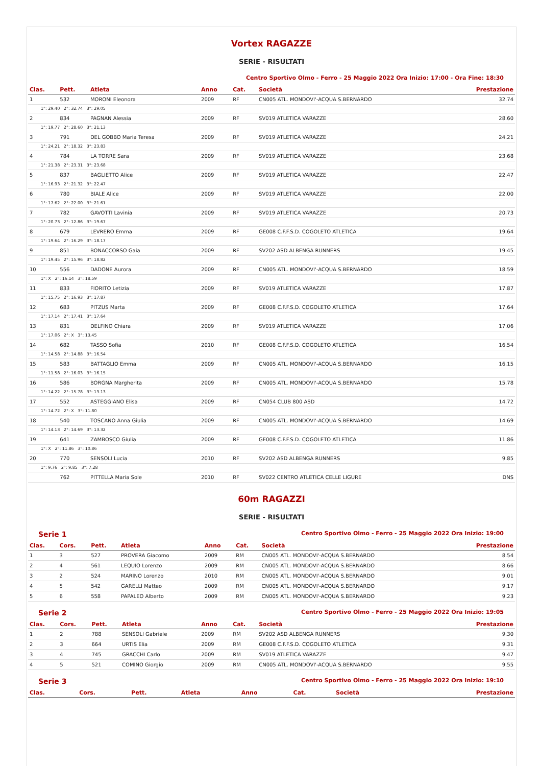Vortex RAGAZZE
SERIE - RISULTATI
Centro Sportivo Olmo - Ferro - 25 Maggio 2022 Ora Inizio: 17:00 - Ora Fine: 18:30
| Clas. | Pett. | Atleta | Anno | Cat. | Società | Prestazione |
| --- | --- | --- | --- | --- | --- | --- |
| 1 | 532 | MORONI Eleonora | 2009 | RF | CN005 ATL. MONDOVI'-ACQUA S.BERNARDO | 32.74 |
| 1°: 29.40 2°: 32.74 3°: 29.05 | | | | | | |
| 2 | 834 | PAGNAN Alessia | 2009 | RF | SV019 ATLETICA VARAZZE | 28.60 |
| 1°: 19.77 2°: 28.60 3°: 21.13 | | | | | | |
| 3 | 791 | DEL GOBBO Maria Teresa | 2009 | RF | SV019 ATLETICA VARAZZE | 24.21 |
| 1°: 24.21 2°: 18.32 3°: 23.83 | | | | | | |
| 4 | 784 | LA TORRE Sara | 2009 | RF | SV019 ATLETICA VARAZZE | 23.68 |
| 1°: 21.38 2°: 23.31 3°: 23.68 | | | | | | |
| 5 | 837 | BAGLIETTO Alice | 2009 | RF | SV019 ATLETICA VARAZZE | 22.47 |
| 1°: 16.93 2°: 21.32 3°: 22.47 | | | | | | |
| 6 | 780 | BIALE Alice | 2009 | RF | SV019 ATLETICA VARAZZE | 22.00 |
| 1°: 17.62 2°: 22.00 3°: 21.61 | | | | | | |
| 7 | 782 | GAVOTTI Lavinia | 2009 | RF | SV019 ATLETICA VARAZZE | 20.73 |
| 1°: 20.73 2°: 12.86 3°: 19.67 | | | | | | |
| 8 | 679 | LEVRERO Emma | 2009 | RF | GE008 C.F.F.S.D. COGOLETO ATLETICA | 19.64 |
| 1°: 19.64 2°: 16.29 3°: 18.17 | | | | | | |
| 9 | 851 | BONACCORSO Gaia | 2009 | RF | SV202 ASD ALBENGA RUNNERS | 19.45 |
| 1°: 19.45 2°: 15.96 3°: 18.82 | | | | | | |
| 10 | 556 | DADONE Aurora | 2009 | RF | CN005 ATL. MONDOVI'-ACQUA S.BERNARDO | 18.59 |
| 1°: X 2°: 16.14 3°: 18.59 | | | | | | |
| 11 | 833 | FIORITO Letizia | 2009 | RF | SV019 ATLETICA VARAZZE | 17.87 |
| 1°: 15.75 2°: 16.93 3°: 17.87 | | | | | | |
| 12 | 683 | PITZUS Marta | 2009 | RF | GE008 C.F.F.S.D. COGOLETO ATLETICA | 17.64 |
| 1°: 17.14 2°: 17.41 3°: 17.64 | | | | | | |
| 13 | 831 | DELFINO Chiara | 2009 | RF | SV019 ATLETICA VARAZZE | 17.06 |
| 1°: 17.06 2°: X 3°: 13.45 | | | | | | |
| 14 | 682 | TASSO Sofia | 2010 | RF | GE008 C.F.F.S.D. COGOLETO ATLETICA | 16.54 |
| 1°: 14.58 2°: 14.88 3°: 16.54 | | | | | | |
| 15 | 583 | BATTAGLIO Emma | 2009 | RF | CN005 ATL. MONDOVI'-ACQUA S.BERNARDO | 16.15 |
| 1°: 11.58 2°: 16.03 3°: 16.15 | | | | | | |
| 16 | 586 | BORGNA Margherita | 2009 | RF | CN005 ATL. MONDOVI'-ACQUA S.BERNARDO | 15.78 |
| 1°: 14.22 2°: 15.78 3°: 13.13 | | | | | | |
| 17 | 552 | ASTEGGIANO Elisa | 2009 | RF | CN054 CLUB 800 ASD | 14.72 |
| 1°: 14.72 2°: X 3°: 11.80 | | | | | | |
| 18 | 540 | TOSCANO Anna Giulia | 2009 | RF | CN005 ATL. MONDOVI'-ACQUA S.BERNARDO | 14.69 |
| 1°: 14.13 2°: 14.69 3°: 13.32 | | | | | | |
| 19 | 641 | ZAMBOSCO Giulia | 2009 | RF | GE008 C.F.F.S.D. COGOLETO ATLETICA | 11.86 |
| 1°: X 2°: 11.86 3°: 10.86 | | | | | | |
| 20 | 770 | SENSOLI Lucia | 2010 | RF | SV202 ASD ALBENGA RUNNERS | 9.85 |
| 1°: 9.76 2°: 9.85 3°: 7.28 | | | | | | |
| | 762 | PITTELLA Maria Sole | 2010 | RF | SV022 CENTRO ATLETICA CELLE LIGURE | DNS |
60m RAGAZZI
SERIE - RISULTATI
Serie 1 Centro Sportivo Olmo - Ferro - 25 Maggio 2022 Ora Inizio: 19:00
| Clas. | Cors. | Pett. | Atleta | Anno | Cat. | Società | Prestazione |
| --- | --- | --- | --- | --- | --- | --- | --- |
| 1 | 3 | 527 | PROVERA Giacomo | 2009 | RM | CN005 ATL. MONDOVI'-ACQUA S.BERNARDO | 8.54 |
| 2 | 4 | 561 | LEQUIO Lorenzo | 2009 | RM | CN005 ATL. MONDOVI'-ACQUA S.BERNARDO | 8.66 |
| 3 | 2 | 524 | MARINO Lorenzo | 2010 | RM | CN005 ATL. MONDOVI'-ACQUA S.BERNARDO | 9.01 |
| 4 | 5 | 542 | GARELLI Matteo | 2009 | RM | CN005 ATL. MONDOVI'-ACQUA S.BERNARDO | 9.17 |
| 5 | 6 | 558 | PAPALEO Alberto | 2009 | RM | CN005 ATL. MONDOVI'-ACQUA S.BERNARDO | 9.23 |
Serie 2 Centro Sportivo Olmo - Ferro - 25 Maggio 2022 Ora Inizio: 19:05
| Clas. | Cors. | Pett. | Atleta | Anno | Cat. | Società | Prestazione |
| --- | --- | --- | --- | --- | --- | --- | --- |
| 1 | 2 | 788 | SENSOLI Gabriele | 2009 | RM | SV202 ASD ALBENGA RUNNERS | 9.30 |
| 2 | 3 | 664 | URTIS Elia | 2009 | RM | GE008 C.F.F.S.D. COGOLETO ATLETICA | 9.31 |
| 3 | 4 | 745 | GRACCHI Carlo | 2009 | RM | SV019 ATLETICA VARAZZE | 9.47 |
| 4 | 5 | 521 | COMINO Giorgio | 2009 | RM | CN005 ATL. MONDOVI'-ACQUA S.BERNARDO | 9.55 |
Serie 3 Centro Sportivo Olmo - Ferro - 25 Maggio 2022 Ora Inizio: 19:10
| Clas. | Cors. | Pett. | Atleta | Anno | Cat. | Società | Prestazione |
| --- | --- | --- | --- | --- | --- | --- | --- |